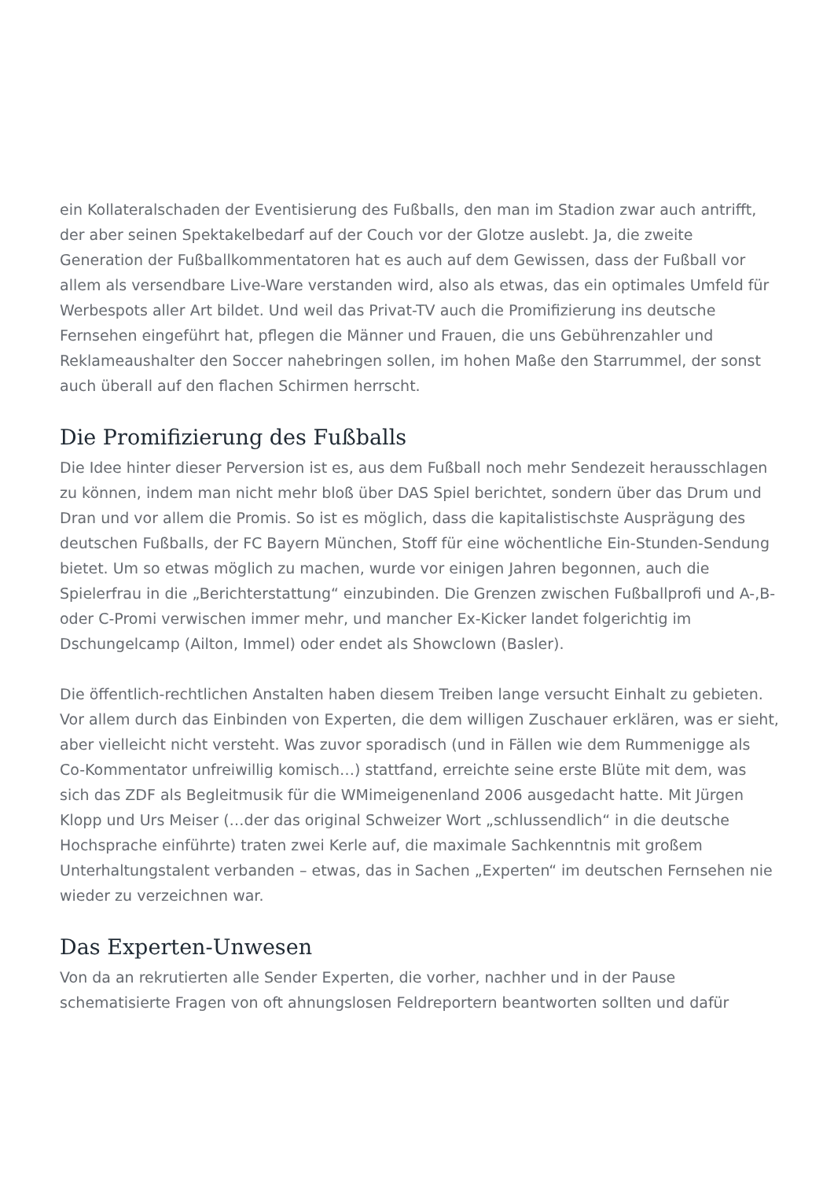ein Kollateralschaden der Eventisierung des Fußballs, den man im Stadion zwar auch antrifft, der aber seinen Spektakelbedarf auf der Couch vor der Glotze auslebt. Ja, die zweite Generation der Fußballkommentatoren hat es auch auf dem Gewissen, dass der Fußball vor allem als versendbare Live-Ware verstanden wird, also als etwas, das ein optimales Umfeld für Werbespots aller Art bildet. Und weil das Privat-TV auch die Promifizierung ins deutsche Fernsehen eingeführt hat, pflegen die Männer und Frauen, die uns Gebührenzahler und Reklameaushalter den Soccer nahebringen sollen, im hohen Maße den Starrummel, der sonst auch überall auf den flachen Schirmen herrscht.
Die Promifizierung des Fußballs
Die Idee hinter dieser Perversion ist es, aus dem Fußball noch mehr Sendezeit herausschlagen zu können, indem man nicht mehr bloß über DAS Spiel berichtet, sondern über das Drum und Dran und vor allem die Promis. So ist es möglich, dass die kapitalistischste Ausprägung des deutschen Fußballs, der FC Bayern München, Stoff für eine wöchentliche Ein-Stunden-Sendung bietet. Um so etwas möglich zu machen, wurde vor einigen Jahren begonnen, auch die Spielerfrau in die „Berichterstattung“ einzubinden. Die Grenzen zwischen Fußballprofi und A-,B- oder C-Promi verwischen immer mehr, und mancher Ex-Kicker landet folgerichtig im Dschungelcamp (Ailton, Immel) oder endet als Showclown (Basler).
Die öffentlich-rechtlichen Anstalten haben diesem Treiben lange versucht Einhalt zu gebieten. Vor allem durch das Einbinden von Experten, die dem willigen Zuschauer erklären, was er sieht, aber vielleicht nicht versteht. Was zuvor sporadisch (und in Fällen wie dem Rummenigge als Co-Kommentator unfreiwillig komisch…) stattfand, erreichte seine erste Blüte mit dem, was sich das ZDF als Begleitmusik für die WMimeigenenland 2006 ausgedacht hatte. Mit Jürgen Klopp und Urs Meiser (…der das original Schweizer Wort „schlussendlich“ in die deutsche Hochsprache einführte) traten zwei Kerle auf, die maximale Sachkenntnis mit großem Unterhaltungstalent verbanden – etwas, das in Sachen „Experten“ im deutschen Fernsehen nie wieder zu verzeichnen war.
Das Experten-Unwesen
Von da an rekrutierten alle Sender Experten, die vorher, nachher und in der Pause schematisierte Fragen von oft ahnungslosen Feldreportern beantworten sollten und dafür